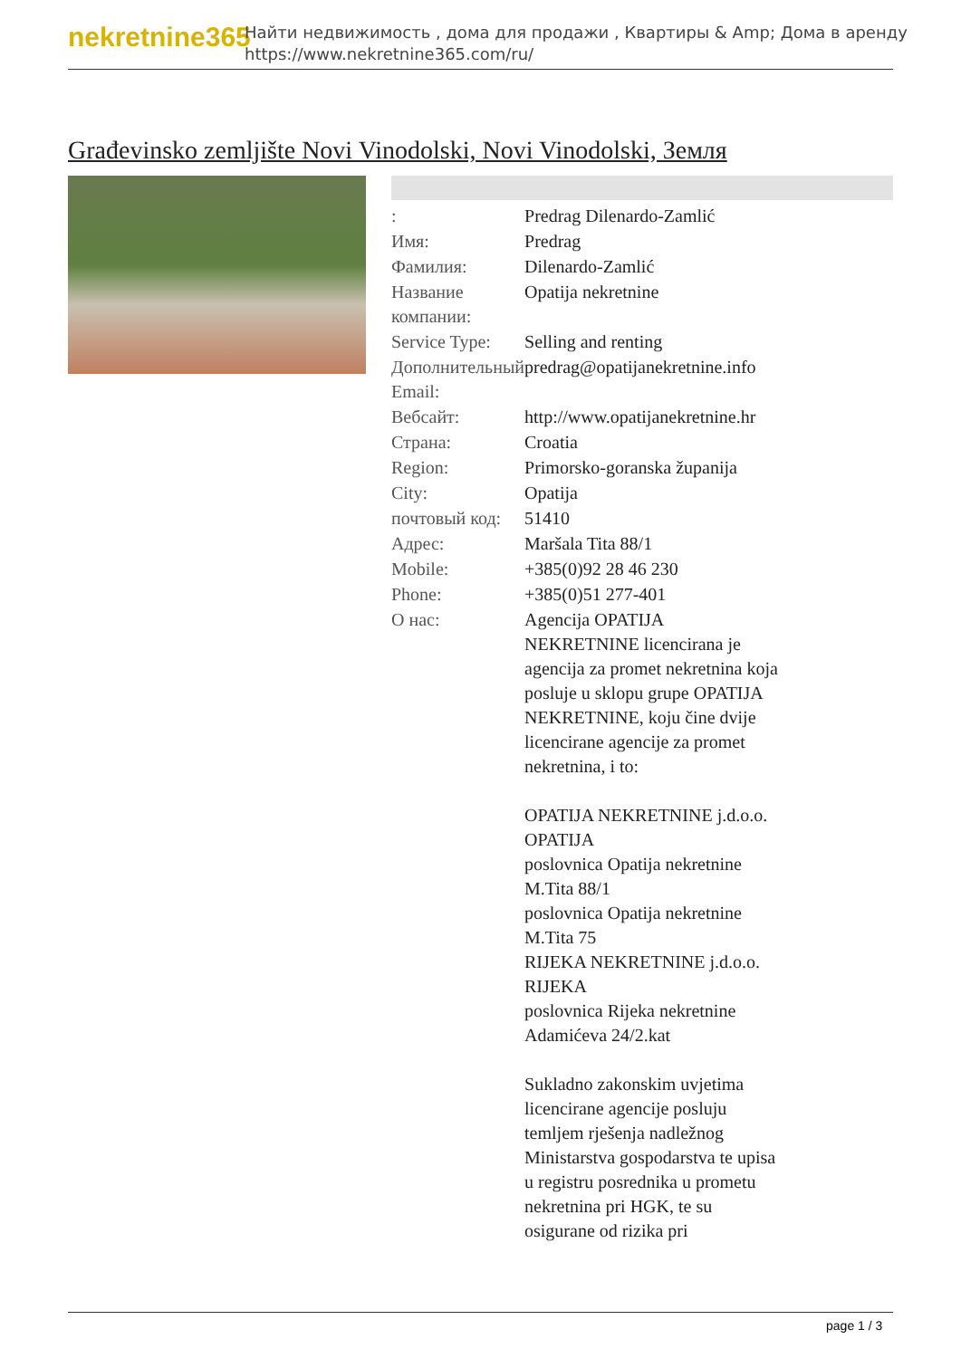nekretnine365
Найти недвижимость , дома для продажи , Квартиры & Amp; Дома в аренду
https://www.nekretnine365.com/ru/
Građevinsko zemljište Novi Vinodolski, Novi Vinodolski, Земля
| : | Predrag Dilenardo-Zamlić |
| Имя: | Predrag |
| Фамилия: | Dilenardo-Zamlić |
| Название компании: | Opatija nekretnine |
| Service Type: | Selling and renting |
| Дополнительный Email: | predrag@opatijanekretnine.info |
| Вебсайт: | http://www.opatijanekretnine.hr |
| Страна: | Croatia |
| Region: | Primorsko-goranska županija |
| City: | Opatija |
| почтовый код: | 51410 |
| Адрес: | Maršala Tita 88/1 |
| Mobile: | +385(0)92 28 46 230 |
| Phone: | +385(0)51 277-401 |
| О нас: | Agencija OPATIJA NEKRETNINE licencirana je agencija za promet nekretnina koja posluje u sklopu grupe OPATIJA NEKRETNINE, koju čine dvije licencirane agencije za promet nekretnina, i to: OPATIJA NEKRETNINE j.d.o.o. OPATIJA poslovnica Opatija nekretnine M.Tita 88/1 poslovnica Opatija nekretnine M.Tita 75 RIJEKA NEKRETNINE j.d.o.o. RIJEKA poslovnica Rijeka nekretnine Adamićeva 24/2.kat Sukladno zakonskim uvjetima licencirane agencije posluju temljem rješenja nadležnog Ministarstva gospodarstva te upisa u registru posrednika u prometu nekretnina pri HGK, te su osigurane od rizika pri |
page 1 / 3